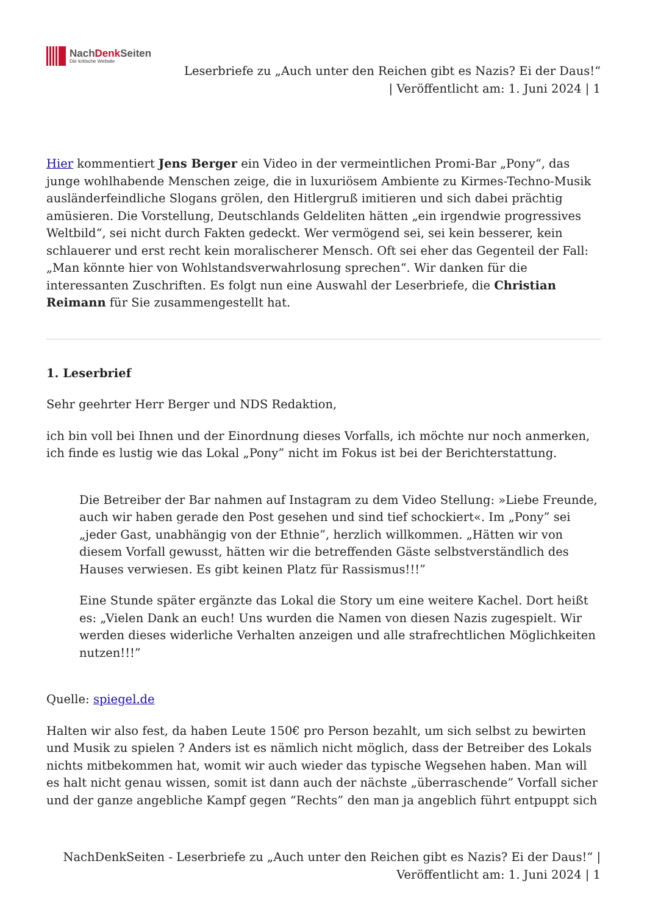NachDenk Seiten
Die kritische Website
Leserbriefe zu „Auch unter den Reichen gibt es Nazis? Ei der Daus!“
| Veröffentlicht am: 1. Juni 2024 | 1
Hier kommentiert Jens Berger ein Video in der vermeintlichen Promi-Bar „Pony“, das junge wohlhabende Menschen zeige, die in luxuriösem Ambiente zu Kirmes-Techno-Musik ausländerfeindliche Slogans grölen, den Hitlergruß imitieren und sich dabei prächtig amüsieren. Die Vorstellung, Deutschlands Geldeliten hätten „ein irgendwie progressives Weltbild“, sei nicht durch Fakten gedeckt. Wer vermögend sei, sei kein besserer, kein schlauerer und erst recht kein moralischerer Mensch. Oft sei eher das Gegenteil der Fall: „Man könnte hier von Wohlstandsverwahrlosung sprechen“. Wir danken für die interessanten Zuschriften. Es folgt nun eine Auswahl der Leserbriefe, die Christian Reimann für Sie zusammengestellt hat.
1. Leserbrief
Sehr geehrter Herr Berger und NDS Redaktion,
ich bin voll bei Ihnen und der Einordnung dieses Vorfalls, ich möchte nur noch anmerken, ich finde es lustig wie das Lokal „Pony” nicht im Fokus ist bei der Berichterstattung.
Die Betreiber der Bar nahmen auf Instagram zu dem Video Stellung: »Liebe Freunde, auch wir haben gerade den Post gesehen und sind tief schockiert«. Im „Pony” sei „jeder Gast, unabhängig von der Ethnie”, herzlich willkommen. „Hätten wir von diesem Vorfall gewusst, hätten wir die betreffenden Gäste selbstverständlich des Hauses verwiesen. Es gibt keinen Platz für Rassismus!!!”
Eine Stunde später ergänzte das Lokal die Story um eine weitere Kachel. Dort heißt es: „Vielen Dank an euch! Uns wurden die Namen von diesen Nazis zugespielt. Wir werden dieses widerliche Verhalten anzeigen und alle strafrechtlichen Möglichkeiten nutzen!!!”
Quelle: spiegel.de
Halten wir also fest, da haben Leute 150€ pro Person bezahlt, um sich selbst zu bewirten und Musik zu spielen ? Anders ist es nämlich nicht möglich, dass der Betreiber des Lokals nichts mitbekommen hat, womit wir auch wieder das typische Wegsehen haben. Man will es halt nicht genau wissen, somit ist dann auch der nächste „überraschende” Vorfall sicher und der ganze angebliche Kampf gegen “Rechts” den man ja angeblich führt entpuppt sich
NachDenkSeiten - Leserbriefe zu „Auch unter den Reichen gibt es Nazis? Ei der Daus!“ |
Veröffentlicht am: 1. Juni 2024 | 1